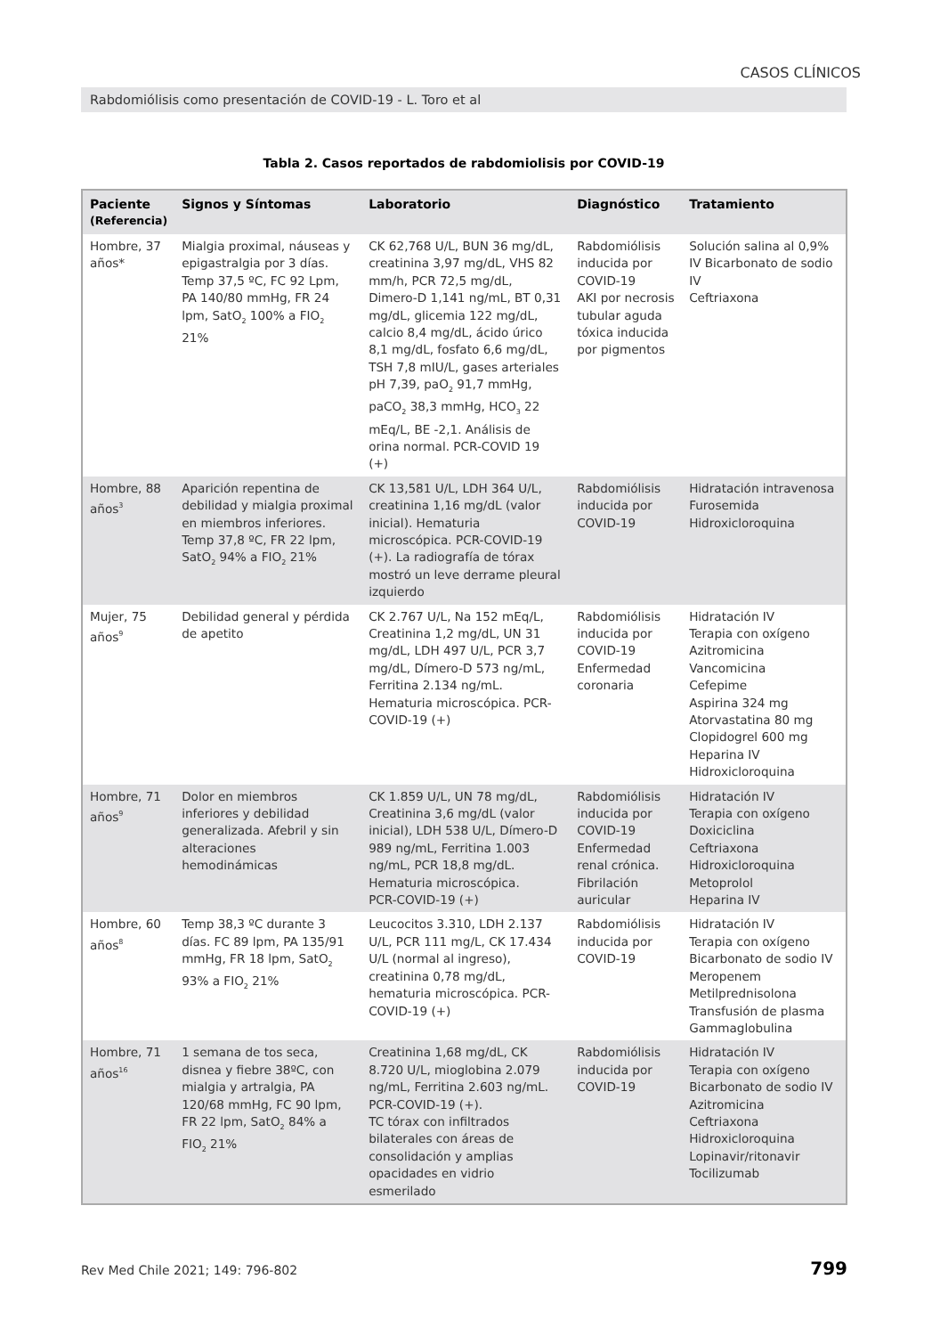CASOS CLÍNICOS
Rabdomiólisis como presentación de COVID-19 - L. Toro et al
Tabla 2. Casos reportados de rabdomiolisis por COVID-19
| Paciente (Referencia) | Signos y Síntomas | Laboratorio | Diagnóstico | Tratamiento |
| --- | --- | --- | --- | --- |
| Hombre, 37 años* | Mialgia proximal, náuseas y epigastralgia por 3 días. Temp 37,5 ºC, FC 92 Lpm, PA 140/80 mmHg, FR 24 lpm, SatO<sub>2</sub> 100% a FIO<sub>2</sub> 21% | CK 62,768 U/L, BUN 36 mg/dL, creatinina 3,97 mg/dL, VHS 82 mm/h, PCR 72,5 mg/dL, Dimero-D 1,141 ng/mL, BT 0,31 mg/dL, glicemia 122 mg/dL, calcio 8,4 mg/dL, ácido úrico 8,1 mg/dL, fosfato 6,6 mg/dL, TSH 7,8 mIU/L, gases arteriales pH 7,39, paO<sub>2</sub> 91,7 mmHg, paCO<sub>2</sub> 38,3 mmHg, HCO<sub>3</sub> 22 mEq/L, BE -2,1. Análisis de orina normal. PCR-COVID 19 (+) | Rabdomiólisis inducida por COVID-19 AKI por necrosis tubular aguda tóxica inducida por pigmentos | Solución salina al 0,9% IV Bicarbonato de sodio IV Ceftriaxona |
| Hombre, 88 años<sup>3</sup> | Aparición repentina de debilidad y mialgia proximal en miembros inferiores. Temp 37,8 ºC, FR 22 lpm, SatO<sub>2</sub> 94% a FIO<sub>2</sub> 21% | CK 13,581 U/L, LDH 364 U/L, creatinina 1,16 mg/dL (valor inicial). Hematuria microscópica. PCR-COVID-19 (+). La radiografía de tórax mostró un leve derrame pleural izquierdo | Rabdomiólisis inducida por COVID-19 | Hidratación intravenosa Furosemida Hidroxicloroquina |
| Mujer, 75 años<sup>9</sup> | Debilidad general y pérdida de apetito | CK 2.767 U/L, Na 152 mEq/L, Creatinina 1,2 mg/dL, UN 31 mg/dL, LDH 497 U/L, PCR 3,7 mg/dL, Dímero-D 573 ng/mL, Ferritina 2.134 ng/mL. Hematuria microscópica. PCR-COVID-19 (+) | Rabdomiólisis inducida por COVID-19 Enfermedad coronaria | Hidratación IV Terapia con oxígeno Azitromicina Vancomicina Cefepime Aspirina 324 mg Atorvastatina 80 mg Clopidogrel 600 mg Heparina IV Hidroxicloroquina |
| Hombre, 71 años<sup>9</sup> | Dolor en miembros inferiores y debilidad generalizada. Afebril y sin alteraciones hemodinámicas | CK 1.859 U/L, UN 78 mg/dL, Creatinina 3,6 mg/dL (valor inicial), LDH 538 U/L, Dímero-D 989 ng/mL, Ferritina 1.003 ng/mL, PCR 18,8 mg/dL. Hematuria microscópica. PCR-COVID-19 (+) | Rabdomiólisis inducida por COVID-19 Enfermedad renal crónica. Fibrilación auricular | Hidratación IV Terapia con oxígeno Doxiciclina Ceftriaxona Hidroxicloroquina Metoprolol Heparina IV |
| Hombre, 60 años<sup>8</sup> | Temp 38,3 ºC durante 3 días. FC 89 lpm, PA 135/91 mmHg, FR 18 lpm, SatO<sub>2</sub> 93% a FIO<sub>2</sub> 21% | Leucocitos 3.310, LDH 2.137 U/L, PCR 111 mg/L, CK 17.434 U/L (normal al ingreso), creatinina 0,78 mg/dL, hematuria microscópica. PCR-COVID-19 (+) | Rabdomiólisis inducida por COVID-19 | Hidratación IV Terapia con oxígeno Bicarbonato de sodio IV Meropenem Metilprednisolona Transfusión de plasma Gammaglobulina |
| Hombre, 71 años<sup>16</sup> | 1 semana de tos seca, disnea y fiebre 38ºC, con mialgia y artralgia, PA 120/68 mmHg, FC 90 lpm, FR 22 lpm, SatO<sub>2</sub> 84% a FIO<sub>2</sub> 21% | Creatinina 1,68 mg/dL, CK 8.720 U/L, mioglobina 2.079 ng/mL, Ferritina 2.603 ng/mL. PCR-COVID-19 (+). TC tórax con infiltrados bilaterales con áreas de consolidación y amplias opacidades en vidrio esmerilado | Rabdomiólisis inducida por COVID-19 | Hidratación IV Terapia con oxígeno Bicarbonato de sodio IV Azitromicina Ceftriaxona Hidroxicloroquina Lopinavir/ritonavir Tocilizumab |
Rev Med Chile 2021; 149: 796-802
799